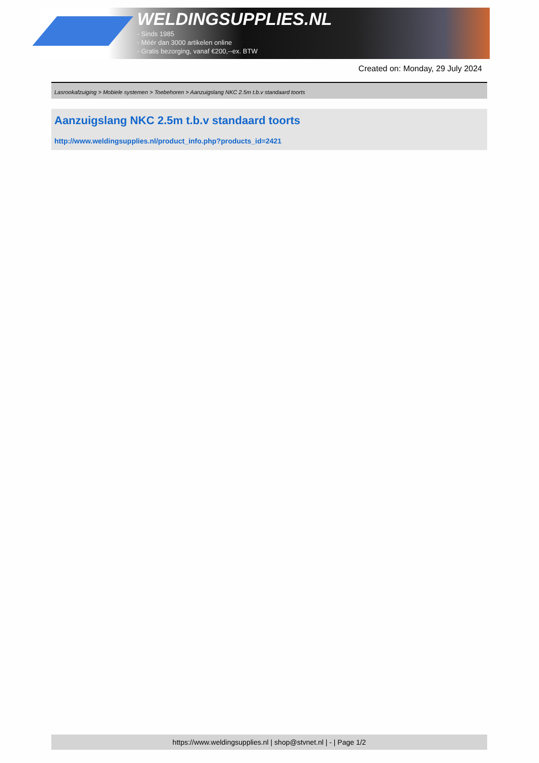WELDINGSUPPLIES.NL
- Sinds 1985
- Méér dan 3000 artikelen online
- Gratis bezorging, vanaf €200,--ex. BTW
Created on: Monday, 29 July 2024
Lasrookafzuiging > Mobiele systemen > Toebehoren > Aanzuigslang NKC 2.5m t.b.v standaard toorts
Aanzuigslang NKC 2.5m t.b.v standaard toorts
http://www.weldingsupplies.nl/product_info.php?products_id=2421
https://www.weldingsupplies.nl | shop@stvnet.nl | - | Page 1/2